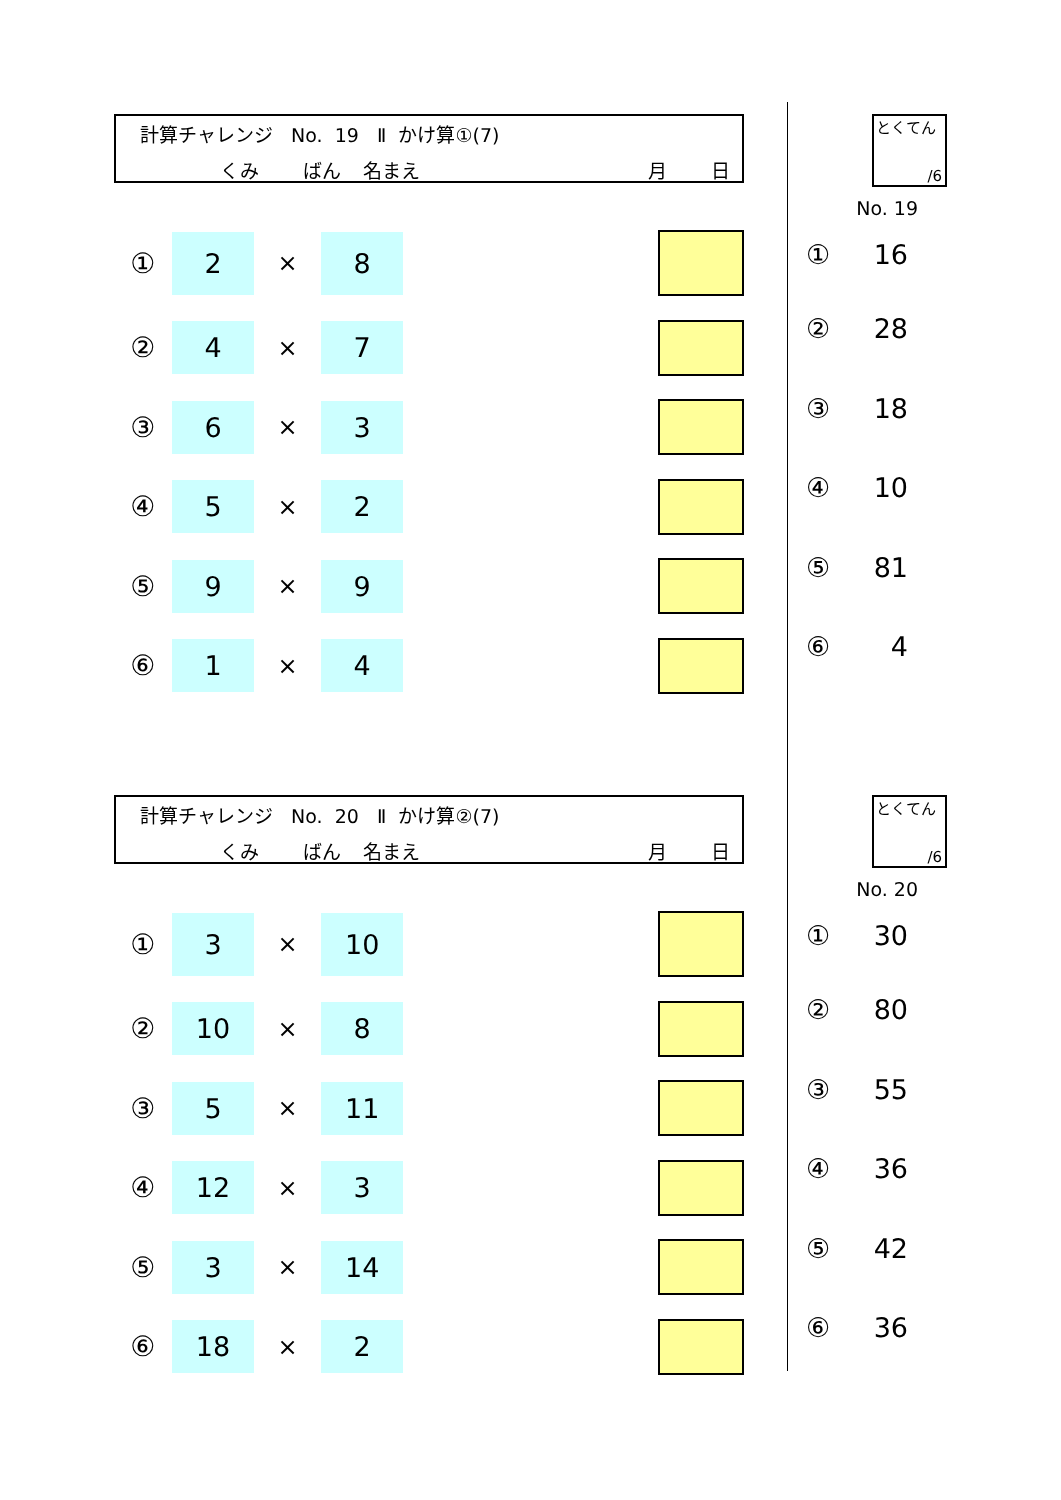計算チャレンジ No. 19 Ⅱ かけ算①(7)
くみ ばん 名まえ 月 日
① 2 × 8
② 4 × 7
③ 6 × 3
④ 5 × 2
⑤ 9 × 9
⑥ 1 × 4
とくてん
/6
No. 19
① 16
② 28
③ 18
④ 10
⑤ 81
⑥ 4
計算チャレンジ No. 20 Ⅱ かけ算②(7)
くみ ばん 名まえ 月 日
① 3 × 10
② 10 × 8
③ 5 × 11
④ 12 × 3
⑤ 3 × 14
⑥ 18 × 2
とくてん
/6
No. 20
① 30
② 80
③ 55
④ 36
⑤ 42
⑥ 36